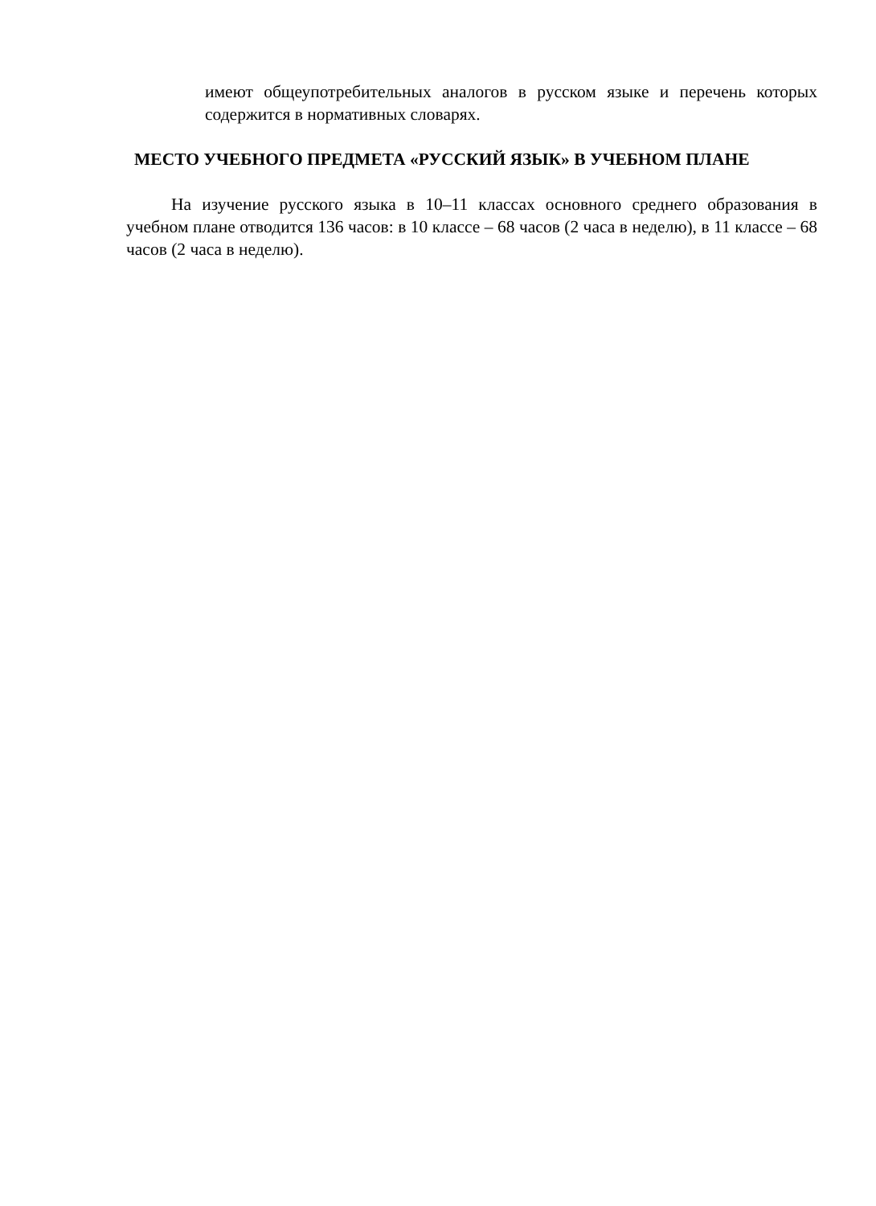имеют общеупотребительных аналогов в русском языке и перечень которых содержится в нормативных словарях.
МЕСТО УЧЕБНОГО ПРЕДМЕТА «РУССКИЙ ЯЗЫК» В УЧЕБНОМ ПЛАНЕ
На изучение русского языка в 10–11 классах основного среднего образования в учебном плане отводится 136 часов: в 10 классе – 68 часов (2 часа в неделю), в 11 классе – 68 часов (2 часа в неделю).